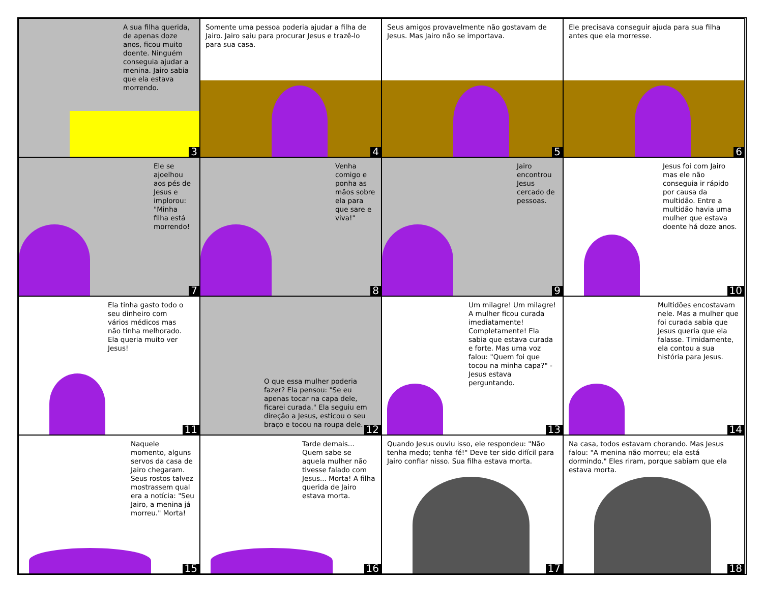A sua filha querida, de apenas doze anos, ficou muito doente. Ninguém conseguia ajudar a menina. Jairo sabia que ela estava morrendo.
3
Somente uma pessoa poderia ajudar a filha de Jairo. Jairo saiu para procurar Jesus e trazê-lo para sua casa.
4
Seus amigos provavelmente não gostavam de Jesus. Mas Jairo não se importava.
5
Ele precisava conseguir ajuda para sua filha antes que ela morresse.
6
Ele se ajoelhou aos pés de Jesus e implorou: "Minha filha está morrendo!
7
Venha comigo e ponha as mãos sobre ela para que sare e viva!"
8
Jairo encontrou Jesus cercado de pessoas.
9
Jesus foi com Jairo mas ele não conseguia ir rápido por causa da multidão. Entre a multidão havia uma mulher que estava doente há doze anos.
10
Ela tinha gasto todo o seu dinheiro com vários médicos mas não tinha melhorado. Ela queria muito ver Jesus!
11
O que essa mulher poderia fazer? Ela pensou: "Se eu apenas tocar na capa dele, ficarei curada." Ela seguiu em direção a Jesus, esticou o seu braço e tocou na roupa dele.
12
Um milagre! Um milagre! A mulher ficou curada imediatamente! Completamente! Ela sabia que estava curada e forte. Mas uma voz falou: "Quem foi que tocou na minha capa?" - Jesus estava perguntando.
13
Multidões encostavam nele. Mas a mulher que foi curada sabia que Jesus queria que ela falasse. Timidamente, ela contou a sua história para Jesus.
14
Naquele momento, alguns servos da casa de Jairo chegaram. Seus rostos talvez mostrassem qual era a notícia: "Seu Jairo, a menina já morreu." Morta!
15
Tarde demais... Quem sabe se aquela mulher não tivesse falado com Jesus... Morta! A filha querida de Jairo estava morta.
16
Quando Jesus ouviu isso, ele respondeu: "Não tenha medo; tenha fé!" Deve ter sido difícil para Jairo confiar nisso. Sua filha estava morta.
17
Na casa, todos estavam chorando. Mas Jesus falou: "A menina não morreu; ela está dormindo." Eles riram, porque sabiam que ela estava morta.
18